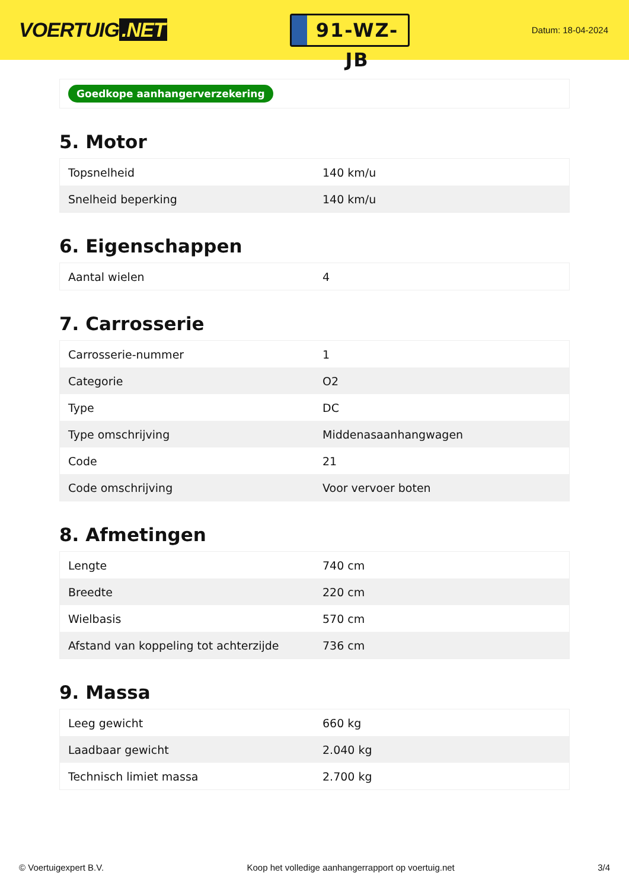VOERTUIG.NET
91-WZ-JB
Datum: 18-04-2024
Goedkope aanhangerverzekering
5. Motor
| Topsnelheid | 140 km/u |
| Snelheid beperking | 140 km/u |
6. Eigenschappen
| Aantal wielen | 4 |
7. Carrosserie
| Carrosserie-nummer | 1 |
| Categorie | O2 |
| Type | DC |
| Type omschrijving | Middenasaanhangwagen |
| Code | 21 |
| Code omschrijving | Voor vervoer boten |
8. Afmetingen
| Lengte | 740 cm |
| Breedte | 220 cm |
| Wielbasis | 570 cm |
| Afstand van koppeling tot achterzijde | 736 cm |
9. Massa
| Leeg gewicht | 660 kg |
| Laadbaar gewicht | 2.040 kg |
| Technisch limiet massa | 2.700 kg |
© Voertuigexpert B.V. Koop het volledige aanhangerrapport op voertuig.net 3/4